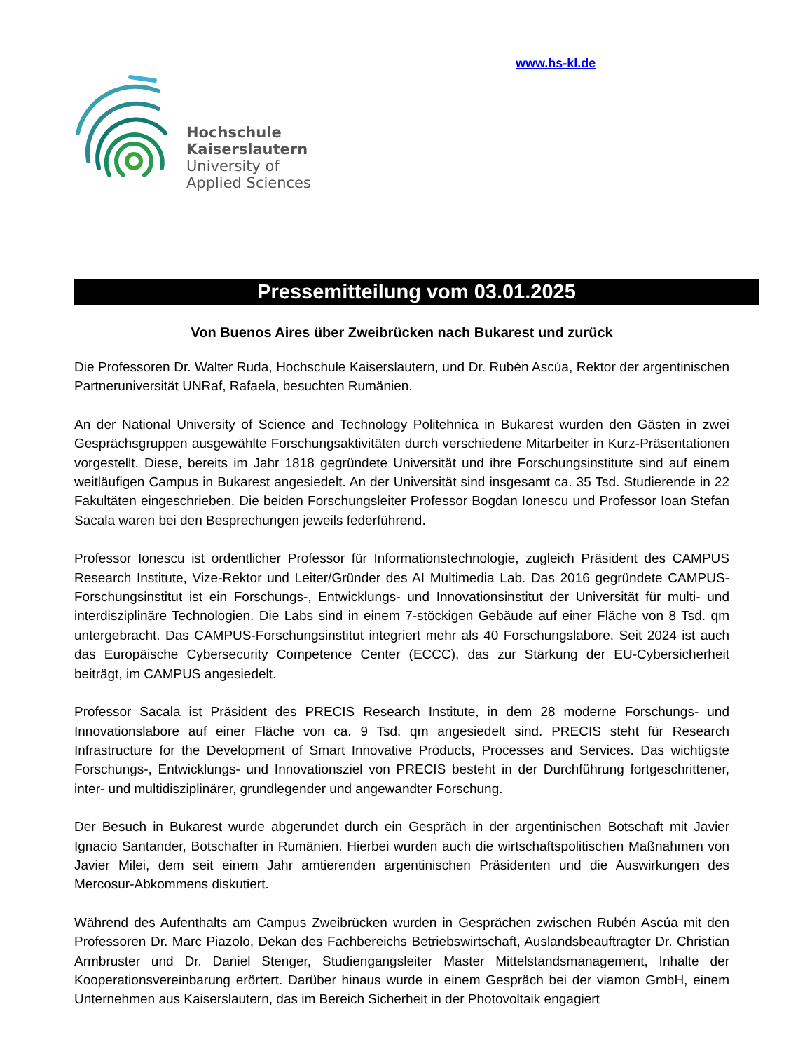Hochschule
Kaiserslautern
University of
Applied Sciences
www.hs-kl.de
Pressemitteilung vom 03.01.2025
Von Buenos Aires über Zweibrücken nach Bukarest und zurück
Die Professoren Dr. Walter Ruda, Hochschule Kaiserslautern, und Dr. Rubén Ascúa, Rektor der argentinischen Partneruniversität UNRaf, Rafaela, besuchten Rumänien.
An der National University of Science and Technology Politehnica in Bukarest wurden den Gästen in zwei Gesprächsgruppen ausgewählte Forschungsaktivitäten durch verschiedene Mitarbeiter in Kurz-Präsentationen vorgestellt. Diese, bereits im Jahr 1818 gegründete Universität und ihre Forschungsinstitute sind auf einem weitläufigen Campus in Bukarest angesiedelt. An der Universität sind insgesamt ca. 35 Tsd. Studierende in 22 Fakultäten eingeschrieben. Die beiden Forschungsleiter Professor Bogdan Ionescu und Professor Ioan Stefan Sacala waren bei den Besprechungen jeweils federführend.
Professor Ionescu ist ordentlicher Professor für Informationstechnologie, zugleich Präsident des CAMPUS Research Institute, Vize-Rektor und Leiter/Gründer des AI Multimedia Lab. Das 2016 gegründete CAMPUS-Forschungsinstitut ist ein Forschungs-, Entwicklungs- und Innovationsinstitut der Universität für multi- und interdisziplinäre Technologien. Die Labs sind in einem 7-stöckigen Gebäude auf einer Fläche von 8 Tsd. qm untergebracht. Das CAMPUS-Forschungsinstitut integriert mehr als 40 Forschungslabore. Seit 2024 ist auch das Europäische Cybersecurity Competence Center (ECCC), das zur Stärkung der EU-Cybersicherheit beiträgt, im CAMPUS angesiedelt.
Professor Sacala ist Präsident des PRECIS Research Institute, in dem 28 moderne Forschungs- und Innovationslabore auf einer Fläche von ca. 9 Tsd. qm angesiedelt sind. PRECIS steht für Research Infrastructure for the Development of Smart Innovative Products, Processes and Services. Das wichtigste Forschungs-, Entwicklungs- und Innovationsziel von PRECIS besteht in der Durchführung fortgeschrittener, inter- und multidisziplinärer, grundlegender und angewandter Forschung.
Der Besuch in Bukarest wurde abgerundet durch ein Gespräch in der argentinischen Botschaft mit Javier Ignacio Santander, Botschafter in Rumänien. Hierbei wurden auch die wirtschaftspolitischen Maßnahmen von Javier Milei, dem seit einem Jahr amtierenden argentinischen Präsidenten und die Auswirkungen des Mercosur-Abkommens diskutiert.
Während des Aufenthalts am Campus Zweibrücken wurden in Gesprächen zwischen Rubén Ascúa mit den Professoren Dr. Marc Piazolo, Dekan des Fachbereichs Betriebswirtschaft, Auslandsbeauftragter Dr. Christian Armbruster und Dr. Daniel Stenger, Studiengangsleiter Master Mittelstandsmanagement, Inhalte der Kooperationsvereinbarung erörtert. Darüber hinaus wurde in einem Gespräch bei der viamon GmbH, einem Unternehmen aus Kaiserslautern, das im Bereich Sicherheit in der Photovoltaik engagiert